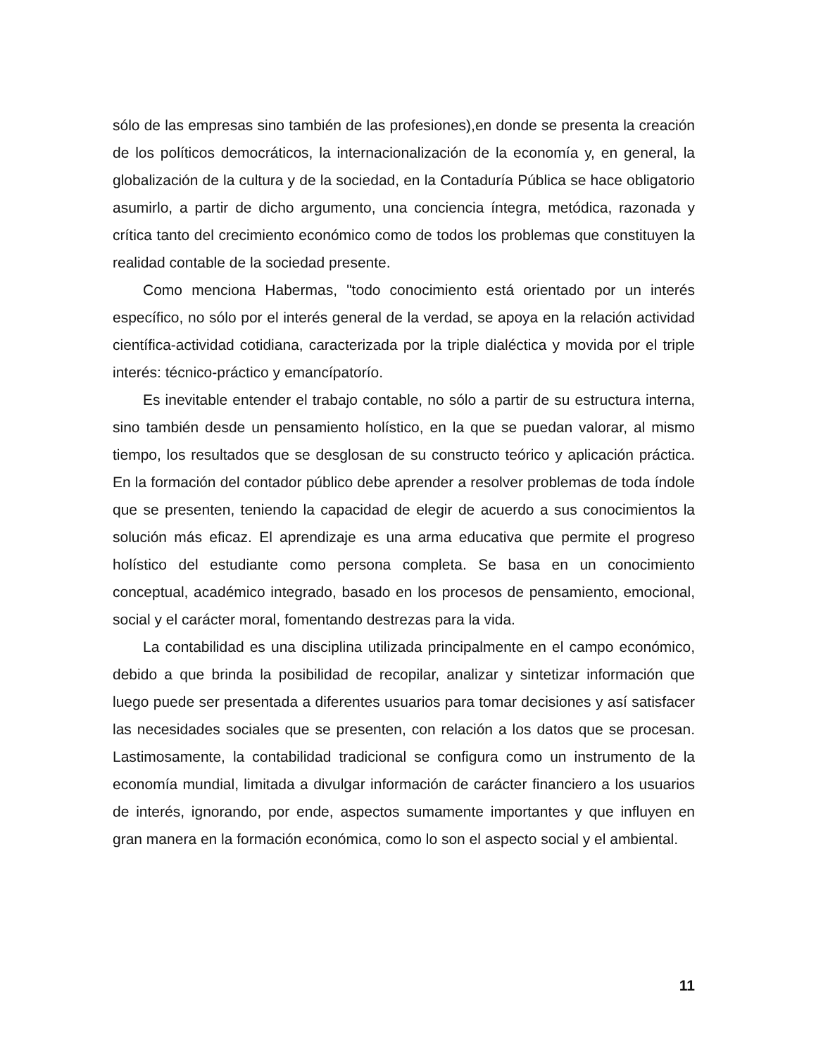sólo de las empresas sino también de las profesiones),en donde se presenta la creación de los políticos democráticos, la internacionalización de la economía y, en general, la globalización de la cultura y de la sociedad, en la Contaduría Pública se hace obligatorio asumirlo, a partir de dicho argumento, una conciencia íntegra, metódica, razonada y crítica tanto del crecimiento económico como de todos los problemas que constituyen la realidad contable de la sociedad presente.
Como menciona Habermas, "todo conocimiento está orientado por un interés específico, no sólo por el interés general de la verdad, se apoya en la relación actividad científica-actividad cotidiana, caracterizada por la triple dialéctica y movida por el triple interés: técnico-práctico y emancípatorío.
Es inevitable entender el trabajo contable, no sólo a partir de su estructura interna, sino también desde un pensamiento holístico, en la que se puedan valorar, al mismo tiempo, los resultados que se desglosan de su constructo teórico y aplicación práctica. En la formación del contador público debe aprender a resolver problemas de toda índole que se presenten, teniendo la capacidad de elegir de acuerdo a sus conocimientos la solución más eficaz. El aprendizaje es una arma educativa que permite el progreso holístico del estudiante como persona completa. Se basa en un conocimiento conceptual, académico integrado, basado en los procesos de pensamiento, emocional, social y el carácter moral, fomentando destrezas para la vida.
La contabilidad es una disciplina utilizada principalmente en el campo económico, debido a que brinda la posibilidad de recopilar, analizar y sintetizar información que luego puede ser presentada a diferentes usuarios para tomar decisiones y así satisfacer las necesidades sociales que se presenten, con relación a los datos que se procesan. Lastimosamente, la contabilidad tradicional se configura como un instrumento de la economía mundial, limitada a divulgar información de carácter financiero a los usuarios de interés, ignorando, por ende, aspectos sumamente importantes y que influyen en gran manera en la formación económica, como lo son el aspecto social y el ambiental.
11